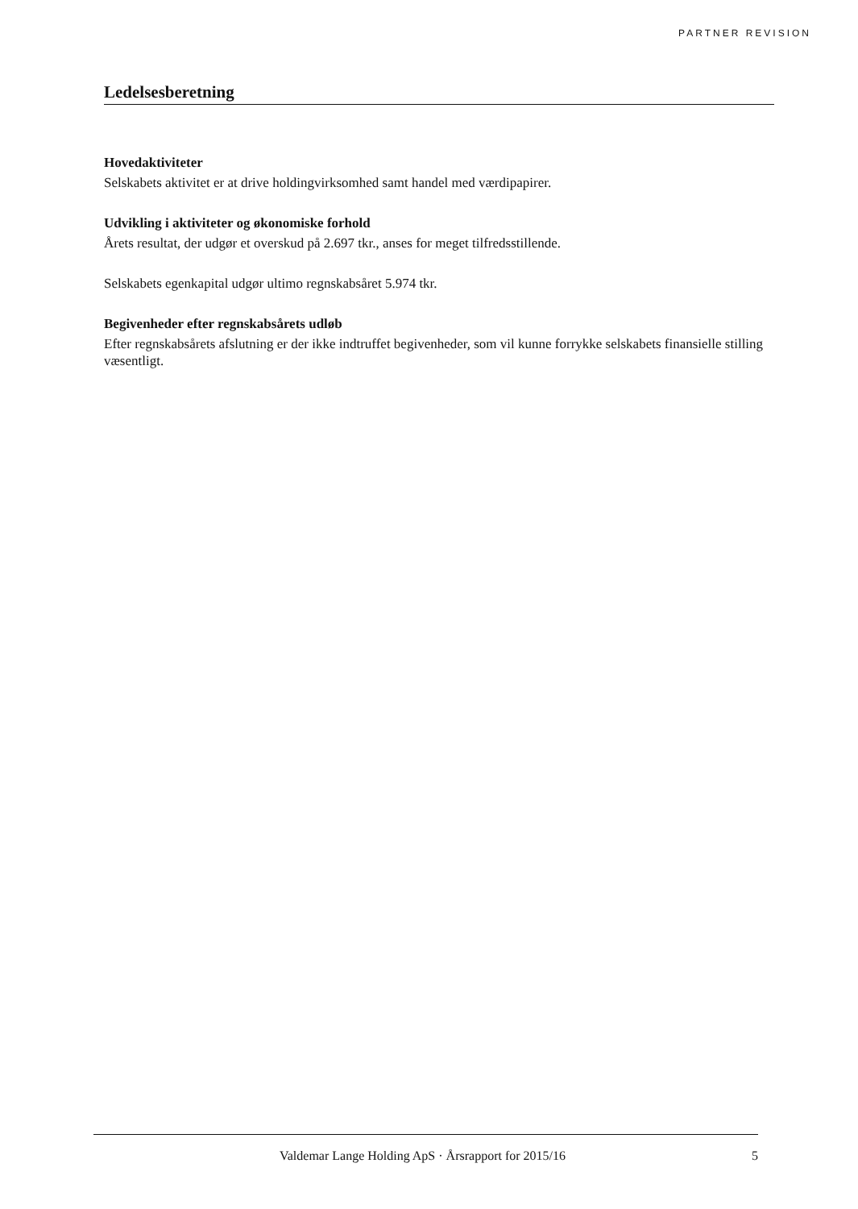PARTNER REVISION
Ledelsesberetning
Hovedaktiviteter
Selskabets aktivitet er at drive holdingvirksomhed samt handel med værdipapirer.
Udvikling i aktiviteter og økonomiske forhold
Årets resultat, der udgør et overskud på 2.697 tkr., anses for meget tilfredsstillende.
Selskabets egenkapital udgør ultimo regnskabsåret 5.974 tkr.
Begivenheder efter regnskabsårets udløb
Efter regnskabsårets afslutning er der ikke indtruffet begivenheder, som vil kunne forrykke selskabets finansielle stilling væsentligt.
Valdemar Lange Holding ApS · Årsrapport for 2015/16 5